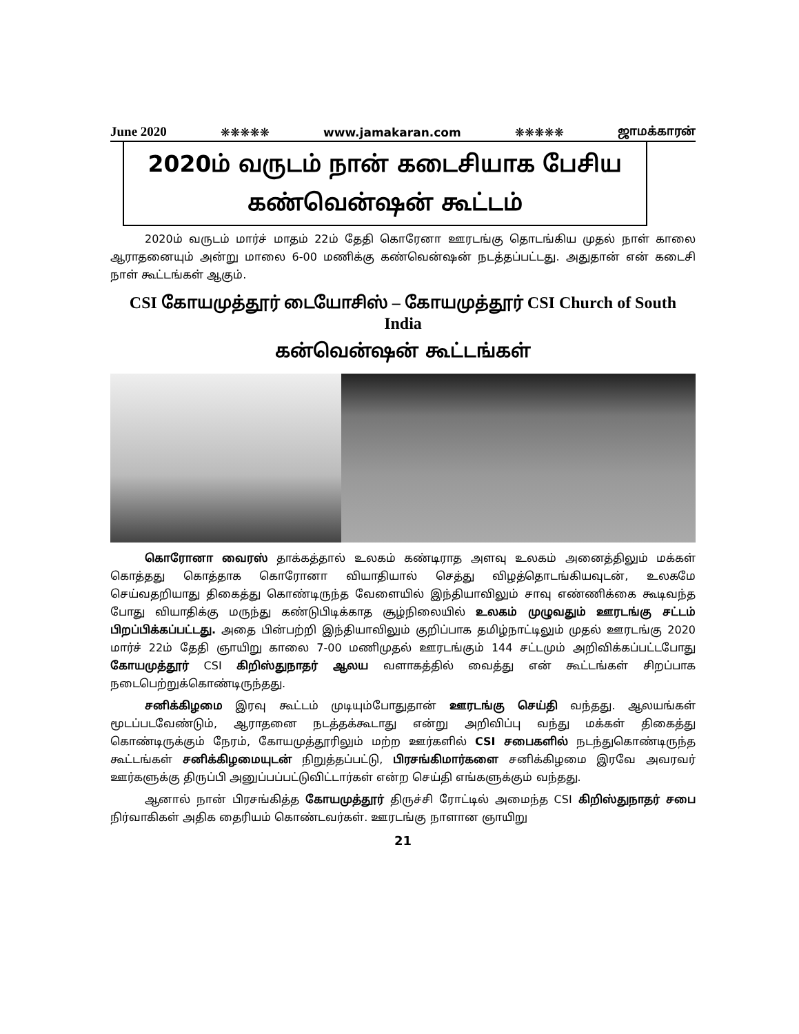June 2020 ❋❋❋❋❋ www.jamakaran.com ❋❋❋❋❋ ஜாமக்காரன்
2020ம் வருடம் நான் கடைசியாக பேசிய
கண்வென்ஷன் கூட்டம்
2020ம் வருடம் மார்ச் மாதம் 22ம் தேதி கொரேனா ஊரடங்கு தொடங்கிய முதல் நாள் காலை ஆராதனையும் அன்று மாலை 6-00 மணிக்கு கண்வென்ஷன் நடத்தப்பட்டது. அதுதான் என் கடைசி நாள் கூட்டங்கள் ஆகும்.
CSI கோயமுத்தூர் டையோசிஸ் – கோயமுத்தூர் CSI Church of South India
கன்வென்ஷன் கூட்டங்கள்
கொரோனா வைரஸ் தாக்கத்தால் உலகம் கண்டிராத அளவு உலகம் அனைத்திலும் மக்கள் கொத்தது கொத்தாக கொரோனா வியாதியால் செத்து விழத்தொடங்கியவுடன், உலகமே செய்வதறியாது திகைத்து கொண்டிருந்த வேளையில் இந்தியாவிலும் சாவு எண்ணிக்கை கூடிவந்த போது வியாதிக்கு மருந்து கண்டுபிடிக்காத சூழ்நிலையில் உலகம் முழுவதும் ஊரடங்கு சட்டம் பிறப்பிக்கப்பட்டது. அதை பின்பற்றி இந்தியாவிலும் குறிப்பாக தமிழ்நாட்டிலும் முதல் ஊரடங்கு 2020 மார்ச் 22ம் தேதி ஞாயிறு காலை 7-00 மணிமுதல் ஊரடங்கும் 144 சட்டமும் அறிவிக்கப்பட்டபோது கோயமுத்தூர் CSI கிறிஸ்துநாதர் ஆலய வளாகத்தில் வைத்து என் கூட்டங்கள் சிறப்பாக நடைபெற்றுக்கொண்டிருந்தது.
சனிக்கிழமை இரவு கூட்டம் முடியும்போதுதான் ஊரடங்கு செய்தி வந்தது. ஆலயங்கள் மூடப்படவேண்டும், ஆராதனை நடத்தக்கூடாது என்று அறிவிப்பு வந்து மக்கள் திகைத்து கொண்டிருக்கும் நேரம், கோயமுத்தூரிலும் மற்ற ஊர்களில் CSI சபைகளில் நடந்துகொண்டிருந்த கூட்டங்கள் சனிக்கிழமையுடன் நிறுத்தப்பட்டு, பிரசங்கிமார்களை சனிக்கிழமை இரவே அவரவர் ஊர்களுக்கு திருப்பி அனுப்பப்பட்டுவிட்டார்கள் என்ற செய்தி எங்களுக்கும் வந்தது.
ஆனால் நான் பிரசங்கித்த கோயமுத்தூர் திருச்சி ரோட்டில் அமைந்த CSI கிறிஸ்துநாதர் சபை நிர்வாகிகள் அதிக தைரியம் கொண்டவர்கள். ஊரடங்கு நாளான ஞாயிறு
21